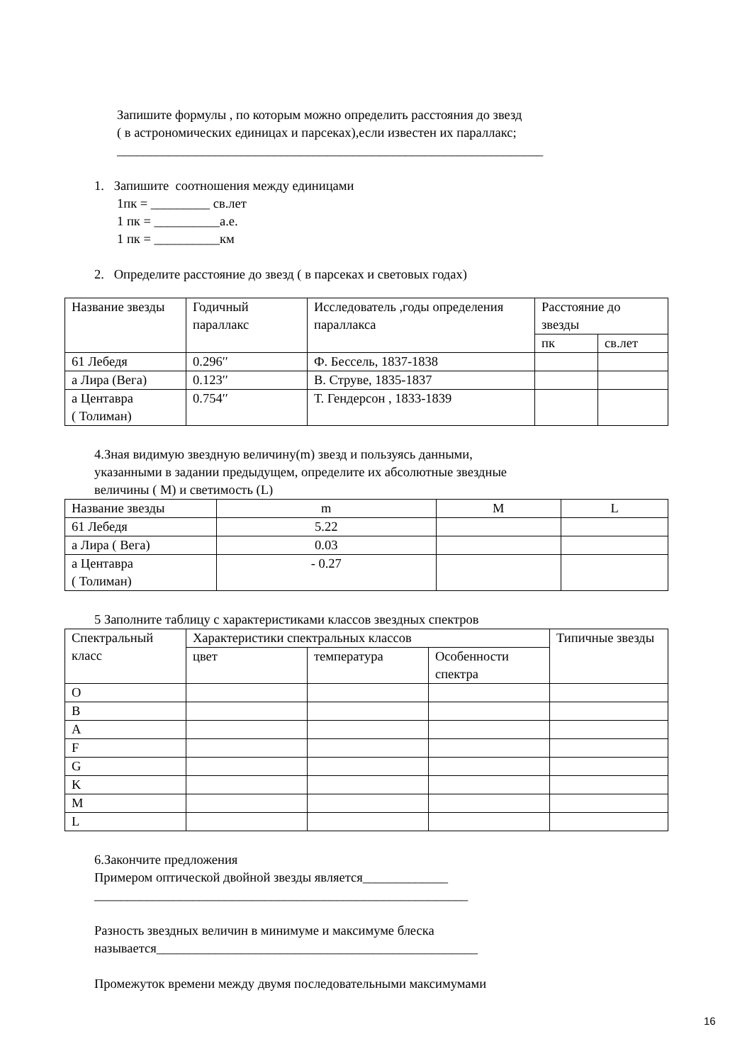Запишите формулы , по которым можно определить расстояния до звезд
( в астрономических единицах и парсеках),если известен их параллакс;
_________________________________________________________________
1. Запишите соотношения между единицами
1пк = _________ св.лет
1 пк = __________а.е.
1 пк = __________км
2. Определите расстояние до звезд ( в парсеках и световых годах)
| Название звезды | Годичный параллакс | Исследователь ,годы определения параллакса | Расстояние до звезды | |
| | | | пк | св.лет |
| 61 Лебедя | 0.296′′ | Ф. Бессель, 1837-1838 | | |
| а Лира (Вега) | 0.123′′ | В. Струве, 1835-1837 | | |
| а Центавра ( Толиман) | 0.754′′ | Т. Гендерсон , 1833-1839 | | |
4.Зная видимую звездную величину(m) звезд и пользуясь данными,
указанными в задании предыдущем, определите их абсолютные звездные
величины ( M) и светимость (L)
| Название звезды | m | M | L |
| 61 Лебедя | 5.22 | | |
| а Лира ( Вега) | 0.03 | | |
| а Центавра ( Толиман) | - 0.27 | | |
5 Заполните таблицу с характеристиками классов звездных спектров
| Спектральный класс | Характеристики спектральных классов | | | Типичные звезды |
| | цвет | температура | Особенности спектра | |
| O | | | | |
| B | | | | |
| A | | | | |
| F | | | | |
| G | | | | |
| K | | | | |
| M | | | | |
| L | | | | |
6.Закончите предложения
Примером оптической двойной звезды является_____________
_________________________________________________________
Разность звездных величин в минимуме и максимуме блеска
называется_________________________________________________
Промежуток времени между двумя последовательными максимумами
16